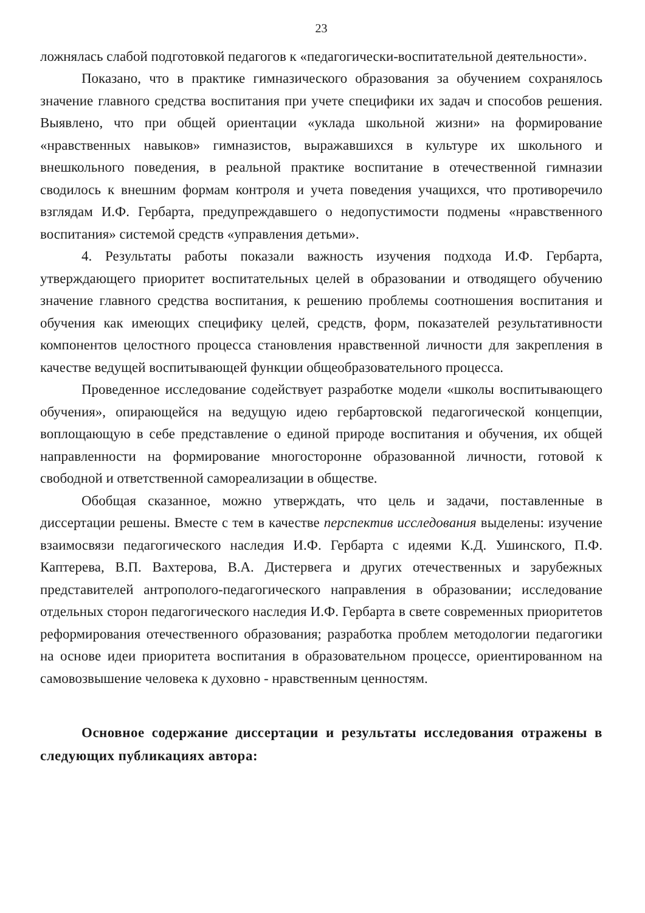23
ложнялась слабой подготовкой педагогов к «педагогически-воспитательной деятельности».
Показано, что в практике гимназического образования за обучением сохранялось значение главного средства воспитания при учете специфики их задач и способов решения. Выявлено, что при общей ориентации «уклада школьной жизни» на формирование «нравственных навыков» гимназистов, выражавшихся в культуре их школьного и внешкольного поведения, в реальной практике воспитание в отечественной гимназии сводилось к внешним формам контроля и учета поведения учащихся, что противоречило взглядам И.Ф. Гербарта, предупреждавшего о недопустимости подмены «нравственного воспитания» системой средств «управления детьми».
4. Результаты работы показали важность изучения подхода И.Ф. Гербарта, утверждающего приоритет воспитательных целей в образовании и отводящего обучению значение главного средства воспитания, к решению проблемы соотношения воспитания и обучения как имеющих специфику целей, средств, форм, показателей результативности компонентов целостного процесса становления нравственной личности для закрепления в качестве ведущей воспитывающей функции общеобразовательного процесса.
Проведенное исследование содействует разработке модели «школы воспитывающего обучения», опирающейся на ведущую идею гербартовской педагогической концепции, воплощающую в себе представление о единой природе воспитания и обучения, их общей направленности на формирование многосторонне образованной личности, готовой к свободной и ответственной самореализации в обществе.
Обобщая сказанное, можно утверждать, что цель и задачи, поставленные в диссертации решены. Вместе с тем в качестве перспектив исследования выделены: изучение взаимосвязи педагогического наследия И.Ф. Гербарта с идеями К.Д. Ушинского, П.Ф. Каптерева, В.П. Вахтерова, В.А. Дистервега и других отечественных и зарубежных представителей антрополого-педагогического направления в образовании; исследование отдельных сторон педагогического наследия И.Ф. Гербарта в свете современных приоритетов реформирования отечественного образования; разработка проблем методологии педагогики на основе идеи приоритета воспитания в образовательном процессе, ориентированном на самовозвышение человека к духовно - нравственным ценностям.
Основное содержание диссертации и результаты исследования отражены в следующих публикациях автора: